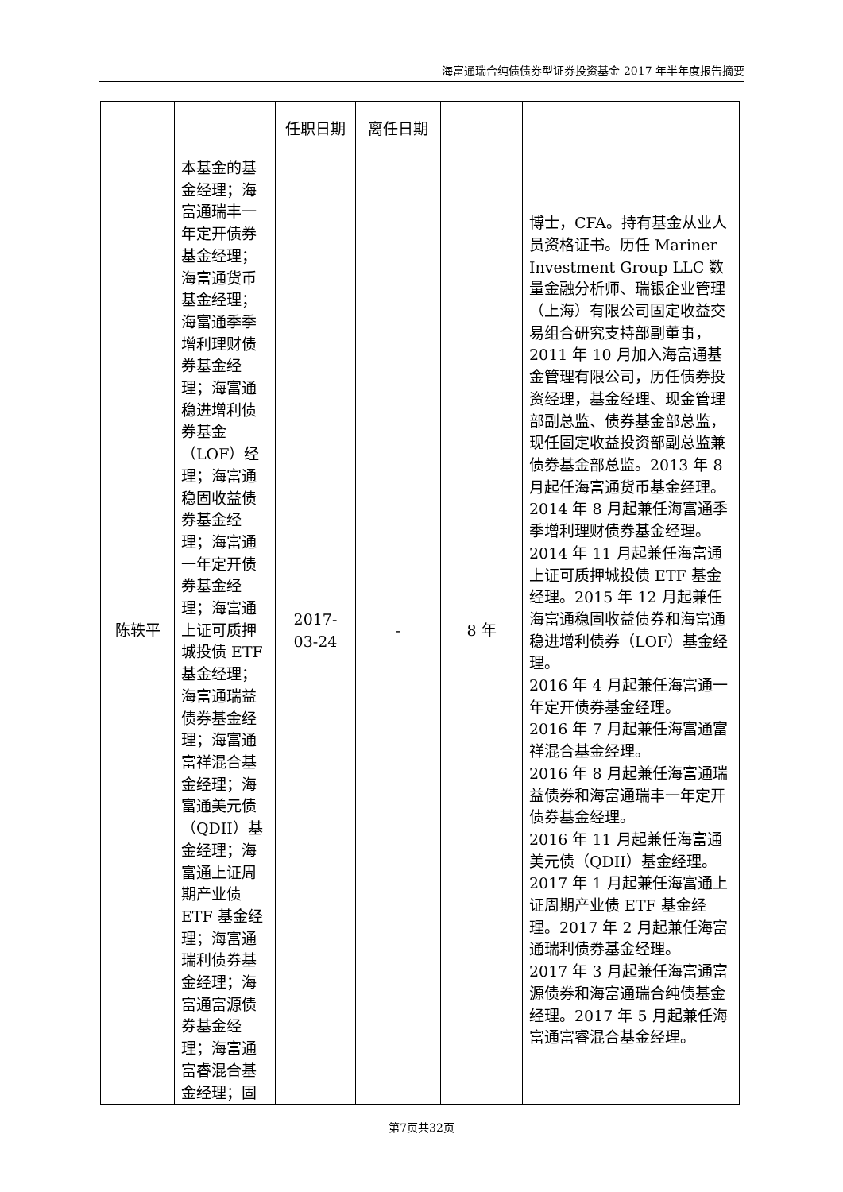海富通瑞合纯债债券型证券投资基金 2017 年半年度报告摘要
| | | 任职日期 | 离任日期 | | |
| 陈轶平 | 本基金的基金经理；海富通瑞丰一年定开债券基金经理；海富通货币基金经理；海富通季季增利理财债券基金经理；海富通稳进增利债券基金（LOF）经理；海富通稳固收益债券基金经理；海富通一年定开债券基金经理；海富通上证可质押城投债 ETF 基金经理；海富通瑞益债券基金经理；海富通富祥混合基金经理；海富通美元债（QDII）基金经理；海富通上证周期产业债 ETF 基金经理；海富通瑞利债券基金经理；海富通富源债券基金经理；海富通富睿混合基金经理；固 | 2017-03-24 | - | 8 年 | 博士，CFA。持有基金从业人员资格证书。历任 Mariner Investment Group LLC 数量金融分析师、瑞银企业管理（上海）有限公司固定收益交易组合研究支持部副董事，2011 年 10 月加入海富通基金管理有限公司，历任债券投资经理，基金经理、现金管理部副总监、债券基金部总监，现任固定收益投资部副总监兼债券基金部总监。2013 年 8 月起任海富通货币基金经理。2014 年 8 月起兼任海富通季季增利理财债券基金经理。 2014 年 11 月起兼任海富通上证可质押城投债 ETF 基金经理。2015 年 12 月起兼任海富通稳固收益债券和海富通稳进增利债券（LOF）基金经理。 2016 年 4 月起兼任海富通一年定开债券基金经理。 2016 年 7 月起兼任海富通富祥混合基金经理。 2016 年 8 月起兼任海富通瑞益债券和海富通瑞丰一年定开债券基金经理。 2016 年 11 月起兼任海富通美元债（QDII）基金经理。 2017 年 1 月起兼任海富通上证周期产业债 ETF 基金经理。2017 年 2 月起兼任海富通瑞利债券基金经理。 2017 年 3 月起兼任海富通富源债券和海富通瑞合纯债基金经理。2017 年 5 月起兼任海富通富睿混合基金经理。 |
第7页共32页